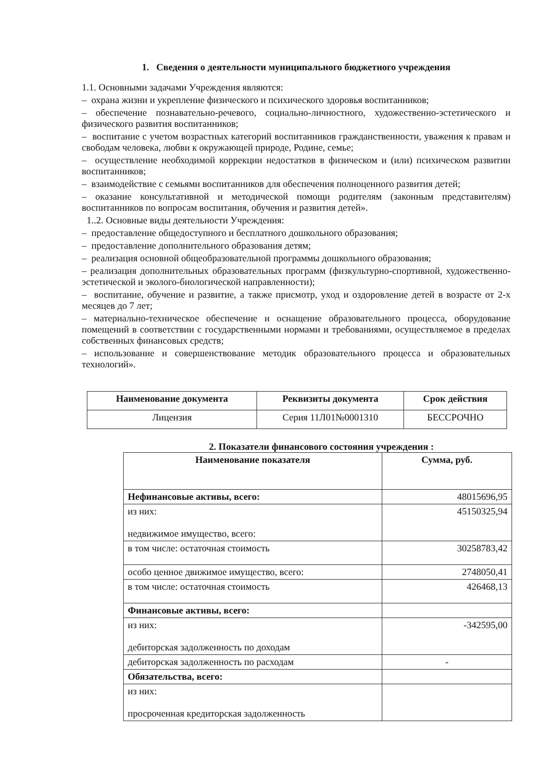1. Сведения о деятельности муниципального бюджетного учреждения
1.1. Основными задачами Учреждения являются:
– охрана жизни и укрепление физического и психического здоровья воспитанников;
– обеспечение познавательно-речевого, социально-личностного, художественно-эстетического и физического развития воспитанников;
– воспитание с учетом возрастных категорий воспитанников гражданственности, уважения к правам и свободам человека, любви к окружающей природе, Родине, семье;
– осуществление необходимой коррекции недостатков в физическом и (или) психическом развитии воспитанников;
– взаимодействие с семьями воспитанников для обеспечения полноценного развития детей;
– оказание консультативной и методической помощи родителям (законным представителям) воспитанников по вопросам воспитания, обучения и развития детей».
1..2. Основные виды деятельности Учреждения:
– предоставление общедоступного и бесплатного дошкольного образования;
– предоставление дополнительного образования детям;
– реализация основной общеобразовательной программы дошкольного образования;
– реализация дополнительных образовательных программ (физкультурно-спортивной, художественно-эстетической и эколого-биологической направленности);
– воспитание, обучение и развитие, а также присмотр, уход и оздоровление детей в возрасте от 2-х месяцев до 7 лет;
– материально-техническое обеспечение и оснащение образовательного процесса, оборудование помещений в соответствии с государственными нормами и требованиями, осуществляемое в пределах собственных финансовых средств;
– использование и совершенствование методик образовательного процесса и образовательных технологий».
| Наименование документа | Реквизиты документа | Срок действия |
| --- | --- | --- |
| Лицензия | Серия 11Л01№0001310 | БЕССРОЧНО |
2. Показатели финансового состояния учреждения :
| Наименование показателя | Сумма, руб. |
| --- | --- |
| Нефинансовые активы, всего: | 48015696,95 |
| из них: недвижимое имущество, всего: | 45150325,94 |
| в том числе: остаточная стоимость | 30258783,42 |
| особо ценное движимое имущество, всего: | 2748050,41 |
| в том числе: остаточная стоимость | 426468,13 |
| Финансовые активы, всего: | |
| из них: дебиторская задолженность по доходам | -342595,00 |
| дебиторская задолженность по расходам | - |
| Обязательства, всего: | |
| из них: просроченная кредиторская задолженность | |